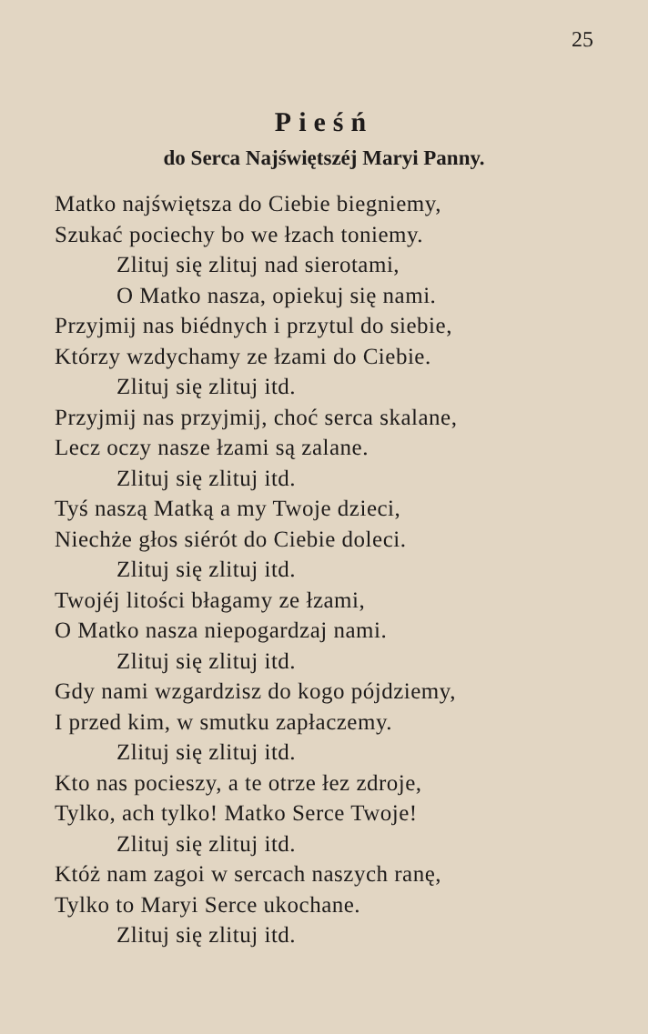25
Pieśń
do Serca Najświętszéj Maryi Panny.
Matko najświętsza do Ciebie biegniemy,
Szukać pociechy bo we łzach toniemy.
Zlituj się zlituj nad sierotami,
O Matko nasza, opiekuj się nami.
Przyjmij nas biédnych i przytul do siebie,
Którzy wzdychamy ze łzami do Ciebie.
Zlituj się zlituj itd.
Przyjmij nas przyjmij, choć serca skalane,
Lecz oczy nasze łzami są zalane.
Zlituj się zlituj itd.
Tyś naszą Matką a my Twoje dzieci,
Niechże głos siérót do Ciebie doleci.
Zlituj się zlituj itd.
Twojéj litości błagamy ze łzami,
O Matko nasza niepogardzaj nami.
Zlituj się zlituj itd.
Gdy nami wzgardzisz do kogo pójdziemy,
I przed kim, w smutku zapłaczemy.
Zlituj się zlituj itd.
Kto nas pocieszy, a te otrze łez zdroje,
Tylko, ach tylko! Matko Serce Twoje!
Zlituj się zlituj itd.
Któż nam zagoi w sercach naszych ranę,
Tylko to Maryi Serce ukochane.
Zlituj się zlituj itd.